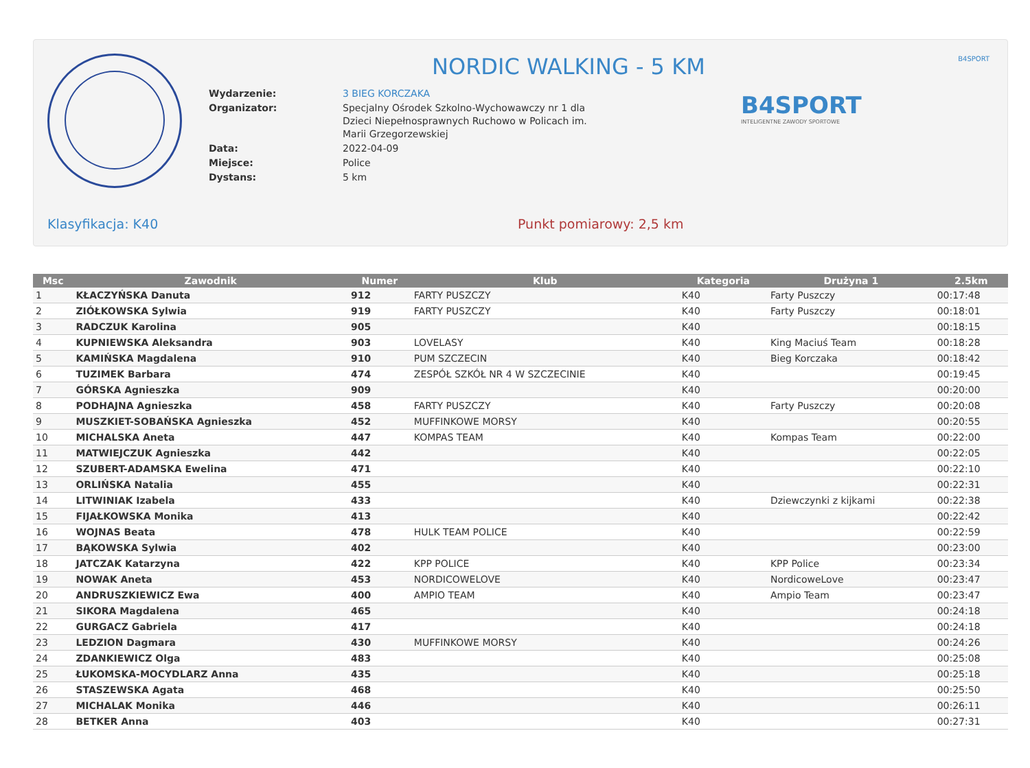B4SPORT
B4SPORT
INTELIGENTNE ZAWODY SPORTOWE
NORDIC WALKING - 5 KM
| Wydarzenie: | 3 BIEG KORCZAKA |
| Organizator: | Specjalny Ośrodek Szkolno-Wychowawczy nr 1 dla Dzieci Niepełnosprawnych Ruchowo w Policach im. Marii Grzegorzewskiej |
| Data: | 2022-04-09 |
| Miejsce: | Police |
| Dystans: | 5 km |
Klasyfikacja: K40 Punkt pomiarowy: 2,5 km
| Msc | Zawodnik | Numer | Klub | Kategoria | Drużyna 1 | 2.5km |
| --- | --- | --- | --- | --- | --- | --- |
| 1 | KŁACZYŃSKA Danuta | 912 | FARTY PUSZCZY | K40 | Farty Puszczy | 00:17:48 |
| 2 | ZIÓŁKOWSKA Sylwia | 919 | FARTY PUSZCZY | K40 | Farty Puszczy | 00:18:01 |
| 3 | RADCZUK Karolina | 905 | | K40 | | 00:18:15 |
| 4 | KUPNIEWSKA Aleksandra | 903 | LOVELASY | K40 | King Maciuś Team | 00:18:28 |
| 5 | KAMIŃSKA Magdalena | 910 | PUM SZCZECIN | K40 | Bieg Korczaka | 00:18:42 |
| 6 | TUZIMEK Barbara | 474 | ZESPÓŁ SZKÓŁ NR 4 W SZCZECINIE | K40 | | 00:19:45 |
| 7 | GÓRSKA Agnieszka | 909 | | K40 | | 00:20:00 |
| 8 | PODHAJNA Agnieszka | 458 | FARTY PUSZCZY | K40 | Farty Puszczy | 00:20:08 |
| 9 | MUSZKIET-SOBAŃSKA Agnieszka | 452 | MUFFINKOWE MORSY | K40 | | 00:20:55 |
| 10 | MICHALSKA Aneta | 447 | KOMPAS TEAM | K40 | Kompas Team | 00:22:00 |
| 11 | MATWIEJCZUK Agnieszka | 442 | | K40 | | 00:22:05 |
| 12 | SZUBERT-ADAMSKA Ewelina | 471 | | K40 | | 00:22:10 |
| 13 | ORLIŃSKA Natalia | 455 | | K40 | | 00:22:31 |
| 14 | LITWINIAK Izabela | 433 | | K40 | Dziewczynki z kijkami | 00:22:38 |
| 15 | FIJAŁKOWSKA Monika | 413 | | K40 | | 00:22:42 |
| 16 | WOJNAS Beata | 478 | HULK TEAM POLICE | K40 | | 00:22:59 |
| 17 | BĄKOWSKA Sylwia | 402 | | K40 | | 00:23:00 |
| 18 | JATCZAK Katarzyna | 422 | KPP POLICE | K40 | KPP Police | 00:23:34 |
| 19 | NOWAK Aneta | 453 | NORDICOWELOVE | K40 | NordicoweLove | 00:23:47 |
| 20 | ANDRUSZKIEWICZ Ewa | 400 | AMPIO TEAM | K40 | Ampio Team | 00:23:47 |
| 21 | SIKORA Magdalena | 465 | | K40 | | 00:24:18 |
| 22 | GURGACZ Gabriela | 417 | | K40 | | 00:24:18 |
| 23 | LEDZION Dagmara | 430 | MUFFINKOWE MORSY | K40 | | 00:24:26 |
| 24 | ZDANKIEWICZ Olga | 483 | | K40 | | 00:25:08 |
| 25 | ŁUKOMSKA-MOCYDLARZ Anna | 435 | | K40 | | 00:25:18 |
| 26 | STASZEWSKA Agata | 468 | | K40 | | 00:25:50 |
| 27 | MICHALAK Monika | 446 | | K40 | | 00:26:11 |
| 28 | BETKER Anna | 403 | | K40 | | 00:27:31 |